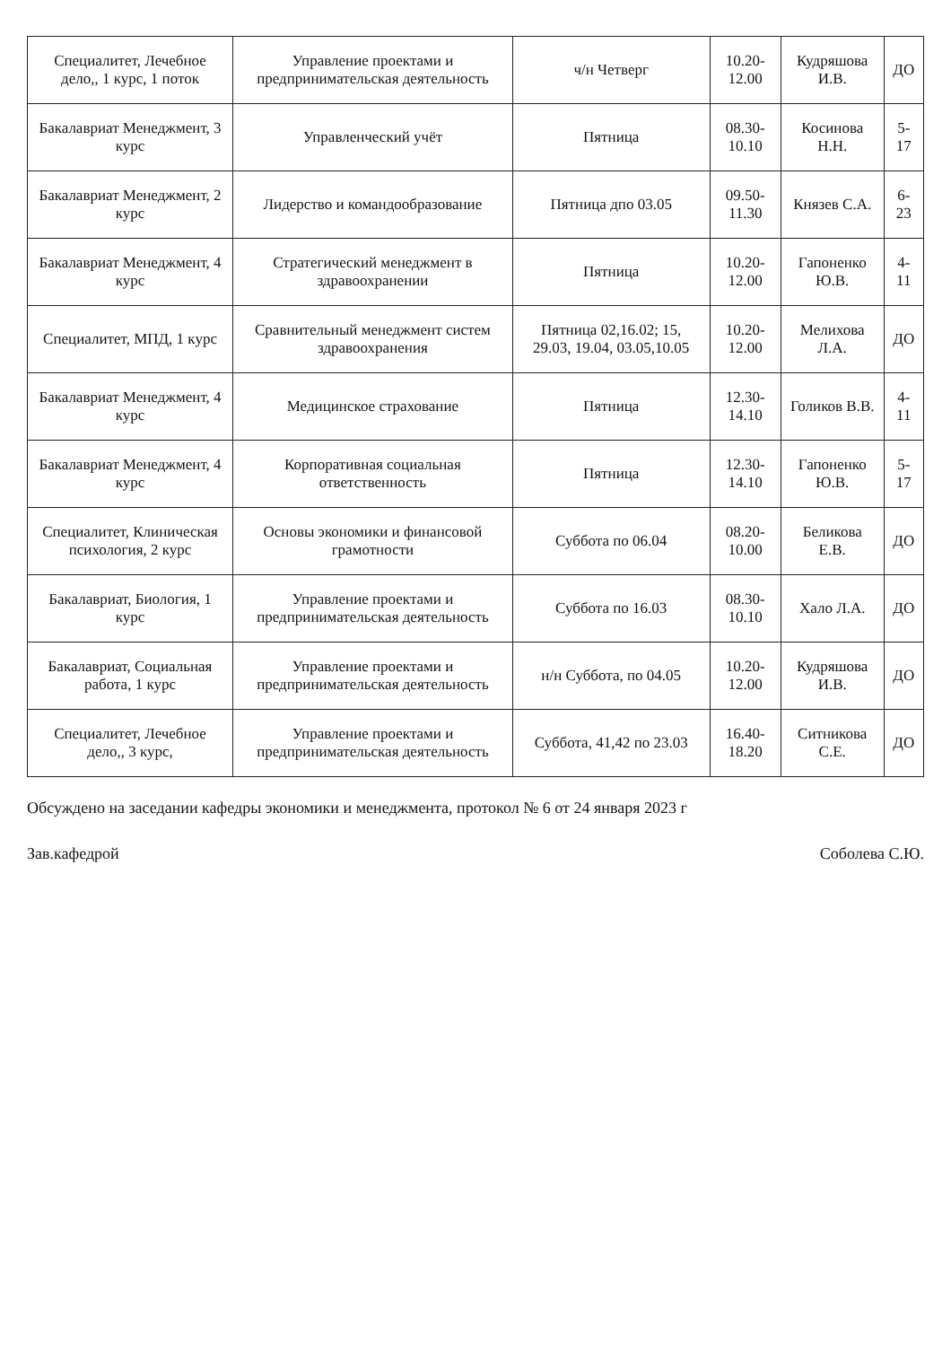| Специалитет, Лечебное дело,, 1 курс, 1 поток | Управление проектами и предпринимательская деятельность | ч/н Четверг | 10.20-12.00 | Кудряшова И.В. | ДО |
| Бакалавриат Менеджмент, 3 курс | Управленческий учёт | Пятница | 08.30-10.10 | Косинова Н.Н. | 5-17 |
| Бакалавриат Менеджмент, 2 курс | Лидерство и командообразование | Пятница дпо 03.05 | 09.50-11.30 | Князев С.А. | 6-23 |
| Бакалавриат Менеджмент, 4 курс | Стратегический менеджмент в здравоохранении | Пятница | 10.20-12.00 | Гапоненко Ю.В. | 4-11 |
| Специалитет, МПД, 1 курс | Сравнительный менеджмент систем здравоохранения | Пятница 02,16.02; 15, 29.03, 19.04, 03.05,10.05 | 10.20-12.00 | Мелихова Л.А. | ДО |
| Бакалавриат Менеджмент, 4 курс | Медицинское страхование | Пятница | 12.30-14.10 | Голиков В.В. | 4-11 |
| Бакалавриат Менеджмент, 4 курс | Корпоративная социальная ответственность | Пятница | 12.30-14.10 | Гапоненко Ю.В. | 5-17 |
| Специалитет, Клиническая психология, 2 курс | Основы экономики и финансовой грамотности | Суббота по 06.04 | 08.20-10.00 | Беликова Е.В. | ДО |
| Бакалавриат, Биология, 1 курс | Управление проектами и предпринимательская деятельность | Суббота по 16.03 | 08.30-10.10 | Хало Л.А. | ДО |
| Бакалавриат, Социальная работа, 1 курс | Управление проектами и предпринимательская деятельность | н/н Суббота, по 04.05 | 10.20-12.00 | Кудряшова И.В. | ДО |
| Специалитет, Лечебное дело,, 3 курс, | Управление проектами и предпринимательская деятельность | Суббота, 41,42 по 23.03 | 16.40-18.20 | Ситникова С.Е. | ДО |
Обсуждено на заседании кафедры экономики и менеджмента, протокол № 6 от 24 января 2023 г
Зав.кафедрой Соболева С.Ю.